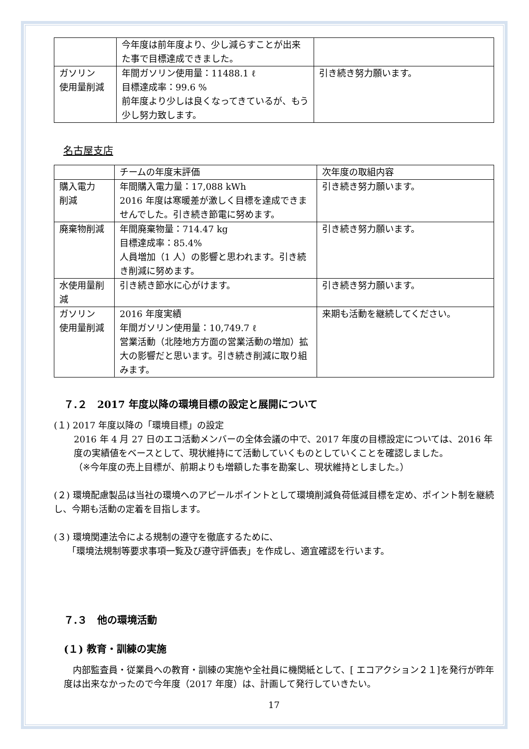| | 今年度は前年度より、少し減らすことが出来た事で目標達成できました。 | |
| ガソリン 使用量削減 | 年間ガソリン使用量：11488.1 ℓ 目標達成率：99.6 % 前年度より少しは良くなってきているが、もう少し努力致します。 | 引き続き努力願います。 |
名古屋支店
| | チームの年度末評価 | 次年度の取組内容 |
| 購入電力 削減 | 年間購入電力量：17,088 kWh 2016 年度は寒暖差が激しく目標を達成できませんでした。引き続き節電に努めます。 | 引き続き努力願います。 |
| 廃棄物削減 | 年間廃棄物量：714.47 kg 目標達成率：85.4% 人員増加（1 人）の影響と思われます。引き続き削減に努めます。 | 引き続き努力願います。 |
| 水使用量削減 | 引き続き節水に心がけます。 | 引き続き努力願います。 |
| ガソリン 使用量削減 | 2016 年度実績 年間ガソリン使用量：10,749.7 ℓ 営業活動（北陸地方方面の営業活動の増加）拡大の影響だと思います。引き続き削減に取り組みます。 | 来期も活動を継続してください。 |
７.２　2017 年度以降の環境目標の設定と展開について
(１) 2017 年度以降の「環境目標」の設定
2016 年 4 月 27 日のエコ活動メンバーの全体会議の中で、2017 年度の目標設定については、2016 年度の実績値をベースとして、現状維持にて活動していくものとしていくことを確認しました。
（※今年度の売上目標が、前期よりも増額した事を勘案し、現状維持としました。）
(２) 環境配慮製品は当社の環境へのアピールポイントとして環境削減負荷低減目標を定め、ポイント制を継続し、今期も活動の定着を目指します。
(３) 環境関連法令による規制の遵守を徹底するために、
　　「環境法規制等要求事項一覧及び遵守評価表」を作成し、適宜確認を行います。
７.３　他の環境活動
(１) 教育・訓練の実施
　内部監査員・従業員への教育・訓練の実施や全社員に機関紙として、[ エコアクション２１]を発行が昨年度は出来なかったので今年度（2017 年度）は、計画して発行していきたい。
17